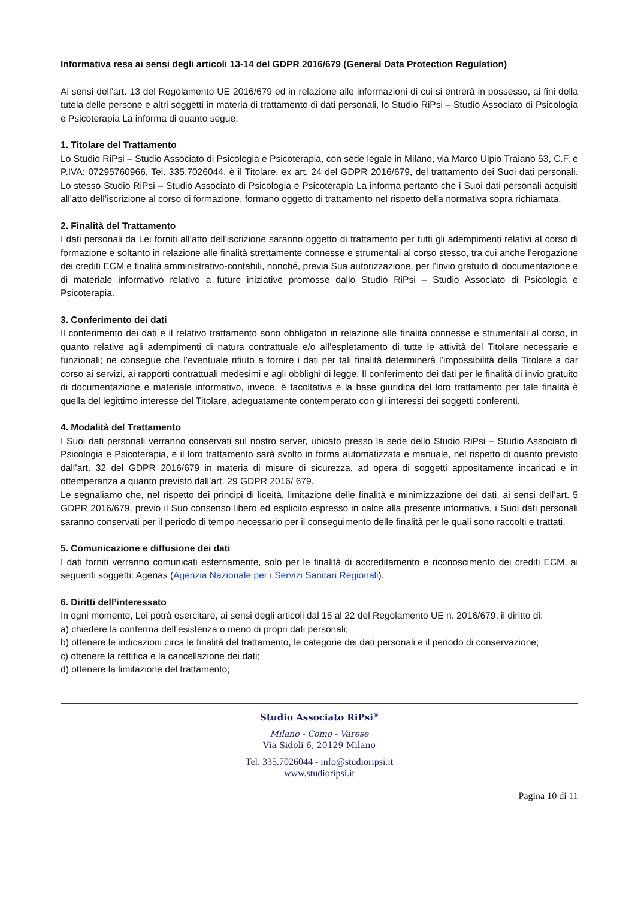Informativa resa ai sensi degli articoli 13-14 del GDPR 2016/679 (General Data Protection Regulation)
Ai sensi dell’art. 13 del Regolamento UE 2016/679 ed in relazione alle informazioni di cui si entrerà in possesso, ai fini della tutela delle persone e altri soggetti in materia di trattamento di dati personali, lo Studio RiPsi – Studio Associato di Psicologia e Psicoterapia La informa di quanto segue:
1. Titolare del Trattamento
Lo Studio RiPsi – Studio Associato di Psicologia e Psicoterapia, con sede legale in Milano, via Marco Ulpio Traiano 53, C.F. e P.IVA: 07295760966, Tel. 335.7026044, è il Titolare, ex art. 24 del GDPR 2016/679, del trattamento dei Suoi dati personali. Lo stesso Studio RiPsi – Studio Associato di Psicologia e Psicoterapia La informa pertanto che i Suoi dati personali acquisiti all’atto dell’iscrizione al corso di formazione, formano oggetto di trattamento nel rispetto della normativa sopra richiamata.
2. Finalità del Trattamento
I dati personali da Lei forniti all’atto dell’iscrizione saranno oggetto di trattamento per tutti gli adempimenti relativi al corso di formazione e soltanto in relazione alle finalità strettamente connesse e strumentali al corso stesso, tra cui anche l’erogazione dei crediti ECM e finalità amministrativo-contabili, nonché, previa Sua autorizzazione, per l’invio gratuito di documentazione e di materiale informativo relativo a future iniziative promosse dallo Studio RiPsi – Studio Associato di Psicologia e Psicoterapia.
3. Conferimento dei dati
Il conferimento dei dati e il relativo trattamento sono obbligatori in relazione alle finalità connesse e strumentali al corso, in quanto relative agli adempimenti di natura contrattuale e/o all’espletamento di tutte le attività del Titolare necessarie e funzionali; ne consegue che l’eventuale rifiuto a fornire i dati per tali finalità determinerà l’impossibilità della Titolare a dar corso ai servizi, ai rapporti contrattuali medesimi e agli obblighi di legge. Il conferimento dei dati per le finalità di invio gratuito di documentazione e materiale informativo, invece, è facoltativa e la base giuridica del loro trattamento per tale finalità è quella del legittimo interesse del Titolare, adeguatamente contemperato con gli interessi dei soggetti conferenti.
4. Modalità del Trattamento
I Suoi dati personali verranno conservati sul nostro server, ubicato presso la sede dello Studio RiPsi – Studio Associato di Psicologia e Psicoterapia, e il loro trattamento sarà svolto in forma automatizzata e manuale, nel rispetto di quanto previsto dall’art. 32 del GDPR 2016/679 in materia di misure di sicurezza, ad opera di soggetti appositamente incaricati e in ottemperanza a quanto previsto dall’art. 29 GDPR 2016/ 679.
Le segnaliamo che, nel rispetto dei principi di liceità, limitazione delle finalità e minimizzazione dei dati, ai sensi dell’art. 5 GDPR 2016/679, previo il Suo consenso libero ed esplicito espresso in calce alla presente informativa, i Suoi dati personali saranno conservati per il periodo di tempo necessario per il conseguimento delle finalità per le quali sono raccolti e trattati.
5. Comunicazione e diffusione dei dati
I dati forniti verranno comunicati esternamente, solo per le finalità di accreditamento e riconoscimento dei crediti ECM, ai seguenti soggetti: Agenas (Agenzia Nazionale per i Servizi Sanitari Regionali).
6. Diritti dell’interessato
In ogni momento, Lei potrà esercitare, ai sensi degli articoli dal 15 al 22 del Regolamento UE n. 2016/679, il diritto di:
a) chiedere la conferma dell’esistenza o meno di propri dati personali;
b) ottenere le indicazioni circa le finalità del trattamento, le categorie dei dati personali e il periodo di conservazione;
c) ottenere la rettifica e la cancellazione dei dati;
d) ottenere la limitazione del trattamento;
Studio Associato RiPsi<sup>®</sup>
Milano - Como - Varese
Via Sidoli 6, 20129 Milano
Tel. 335.7026044 - info@studioripsi.it
www.studioripsi.it
Pagina 10 di 11